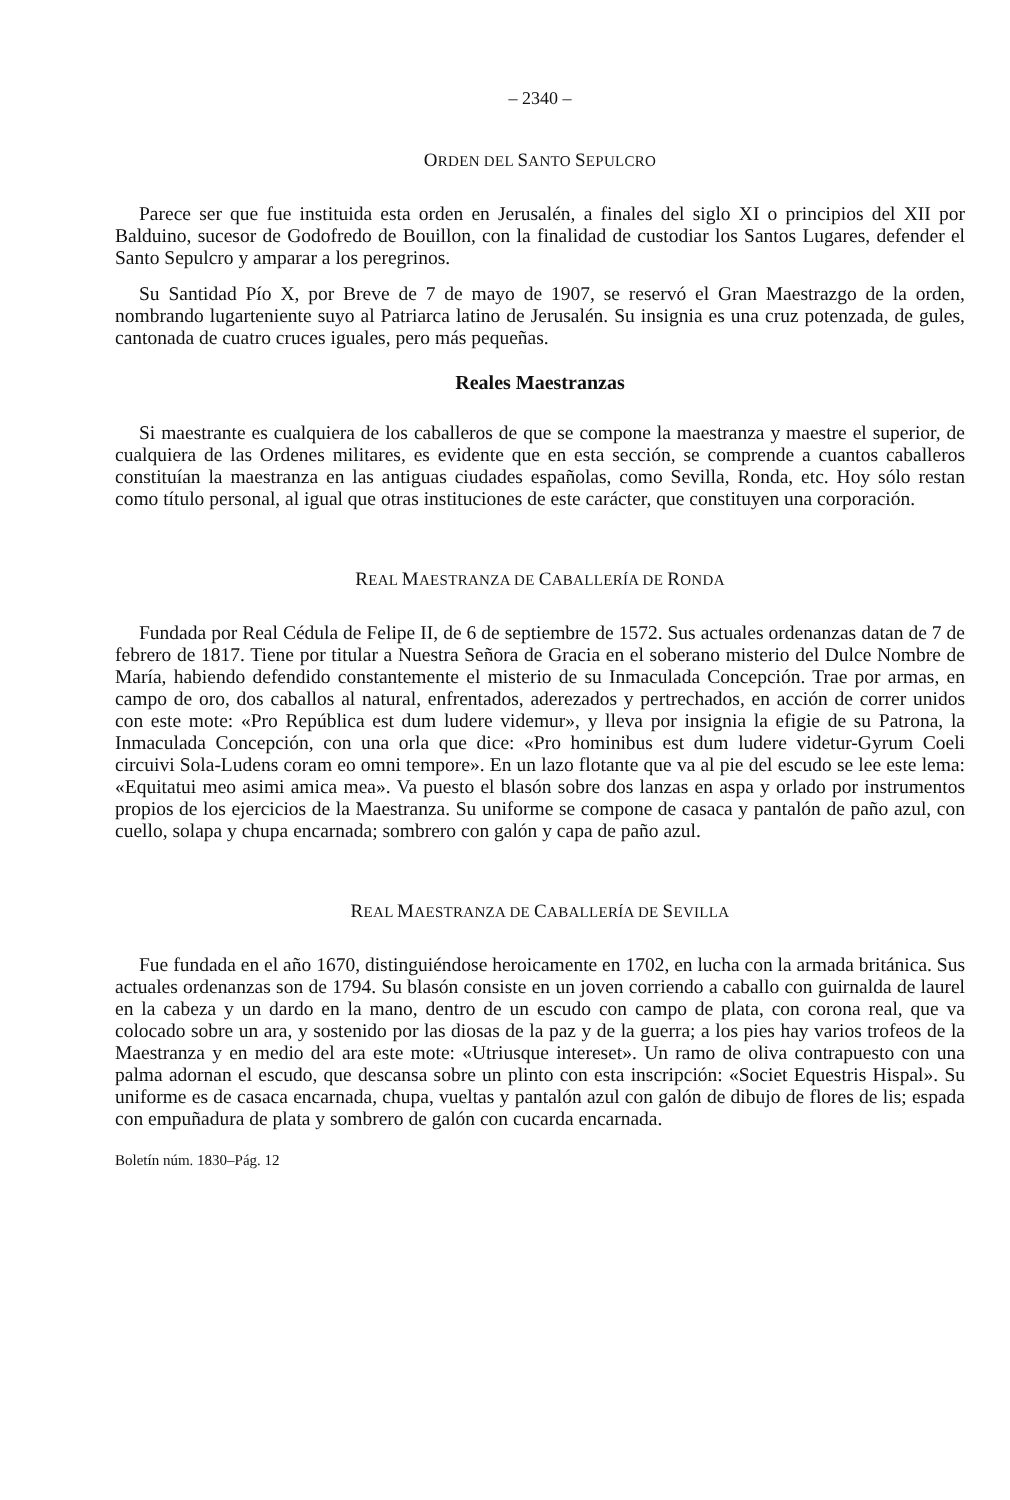– 2340 –
ORDEN DEL SANTO SEPULCRO
Parece ser que fue instituida esta orden en Jerusalén, a finales del siglo XI o principios del XII por Balduino, sucesor de Godofredo de Bouillon, con la finalidad de custodiar los Santos Lugares, defender el Santo Sepulcro y amparar a los peregrinos.
Su Santidad Pío X, por Breve de 7 de mayo de 1907, se reservó el Gran Maestrazgo de la orden, nombrando lugarteniente suyo al Patriarca latino de Jerusalén. Su insignia es una cruz potenzada, de gules, cantonada de cuatro cruces iguales, pero más pequeñas.
Reales Maestranzas
Si maestrante es cualquiera de los caballeros de que se compone la maestranza y maestre el superior, de cualquiera de las Ordenes militares, es evidente que en esta sección, se comprende a cuantos caballeros constituían la maestranza en las antiguas ciudades españolas, como Sevilla, Ronda, etc. Hoy sólo restan como título personal, al igual que otras instituciones de este carácter, que constituyen una corporación.
REAL MAESTRANZA DE CABALLERÍA DE RONDA
Fundada por Real Cédula de Felipe II, de 6 de septiembre de 1572. Sus actuales ordenanzas datan de 7 de febrero de 1817. Tiene por titular a Nuestra Señora de Gracia en el soberano misterio del Dulce Nombre de María, habiendo defendido constantemente el misterio de su Inmaculada Concepción. Trae por armas, en campo de oro, dos caballos al natural, enfrentados, aderezados y pertrechados, en acción de correr unidos con este mote: «Pro República est dum ludere videmur», y lleva por insignia la efigie de su Patrona, la Inmaculada Concepción, con una orla que dice: «Pro hominibus est dum ludere videtur-Gyrum Coeli circuivi Sola-Ludens coram eo omni tempore». En un lazo flotante que va al pie del escudo se lee este lema: «Equitatui meo asimi amica mea». Va puesto el blasón sobre dos lanzas en aspa y orlado por instrumentos propios de los ejercicios de la Maestranza. Su uniforme se compone de casaca y pantalón de paño azul, con cuello, solapa y chupa encarnada; sombrero con galón y capa de paño azul.
REAL MAESTRANZA DE CABALLERÍA DE SEVILLA
Fue fundada en el año 1670, distinguiéndose heroicamente en 1702, en lucha con la armada británica. Sus actuales ordenanzas son de 1794. Su blasón consiste en un joven corriendo a caballo con guirnalda de laurel en la cabeza y un dardo en la mano, dentro de un escudo con campo de plata, con corona real, que va colocado sobre un ara, y sostenido por las diosas de la paz y de la guerra; a los pies hay varios trofeos de la Maestranza y en medio del ara este mote: «Utriusque intereset». Un ramo de oliva contrapuesto con una palma adornan el escudo, que descansa sobre un plinto con esta inscripción: «Societ Equestris Hispal». Su uniforme es de casaca encarnada, chupa, vueltas y pantalón azul con galón de dibujo de flores de lis; espada con empuñadura de plata y sombrero de galón con cucarda encarnada.
Boletín núm. 1830–Pág. 12